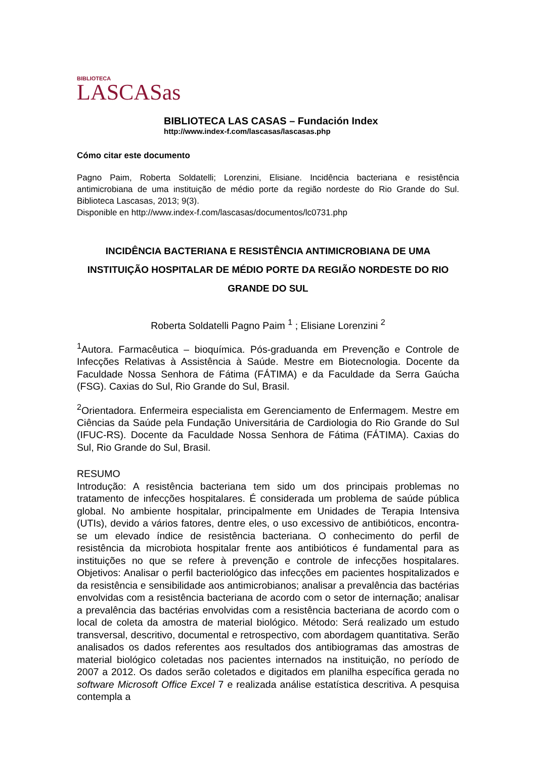BIBLIOTECA
LASCASas
BIBLIOTECA LAS CASAS – Fundación Index
http://www.index-f.com/lascasas/lascasas.php
Cómo citar este documento
Pagno Paim, Roberta Soldatelli; Lorenzini, Elisiane. Incidência bacteriana e resistência antimicrobiana de uma instituição de médio porte da região nordeste do Rio Grande do Sul. Biblioteca Lascasas, 2013; 9(3).
Disponible en http://www.index-f.com/lascasas/documentos/lc0731.php
INCIDÊNCIA BACTERIANA E RESISTÊNCIA ANTIMICROBIANA DE UMA INSTITUIÇÃO HOSPITALAR DE MÉDIO PORTE DA REGIÃO NORDESTE DO RIO GRANDE DO SUL
Roberta Soldatelli Pagno Paim <sup>1</sup> ; Elisiane Lorenzini <sup>2</sup>
<sup>1</sup> Autora. Farmacêutica – bioquímica. Pós-graduanda em Prevenção e Controle de Infecções Relativas à Assistência à Saúde. Mestre em Biotecnologia. Docente da Faculdade Nossa Senhora de Fátima (FÁTIMA) e da Faculdade da Serra Gaúcha (FSG). Caxias do Sul, Rio Grande do Sul, Brasil.
<sup>2</sup> Orientadora. Enfermeira especialista em Gerenciamento de Enfermagem. Mestre em Ciências da Saúde pela Fundação Universitária de Cardiologia do Rio Grande do Sul (IFUC-RS). Docente da Faculdade Nossa Senhora de Fátima (FÁTIMA). Caxias do Sul, Rio Grande do Sul, Brasil.
RESUMO
Introdução: A resistência bacteriana tem sido um dos principais problemas no tratamento de infecções hospitalares. É considerada um problema de saúde pública global. No ambiente hospitalar, principalmente em Unidades de Terapia Intensiva (UTIs), devido a vários fatores, dentre eles, o uso excessivo de antibióticos, encontra-se um elevado índice de resistência bacteriana. O conhecimento do perfil de resistência da microbiota hospitalar frente aos antibióticos é fundamental para as instituições no que se refere à prevenção e controle de infecções hospitalares. Objetivos: Analisar o perfil bacteriológico das infecções em pacientes hospitalizados e da resistência e sensibilidade aos antimicrobianos; analisar a prevalência das bactérias envolvidas com a resistência bacteriana de acordo com o setor de internação; analisar a prevalência das bactérias envolvidas com a resistência bacteriana de acordo com o local de coleta da amostra de material biológico. Método: Será realizado um estudo transversal, descritivo, documental e retrospectivo, com abordagem quantitativa. Serão analisados os dados referentes aos resultados dos antibiogramas das amostras de material biológico coletadas nos pacientes internados na instituição, no período de 2007 a 2012. Os dados serão coletados e digitados em planilha específica gerada no software Microsoft Office Excel 7 e realizada análise estatística descritiva. A pesquisa contempla a